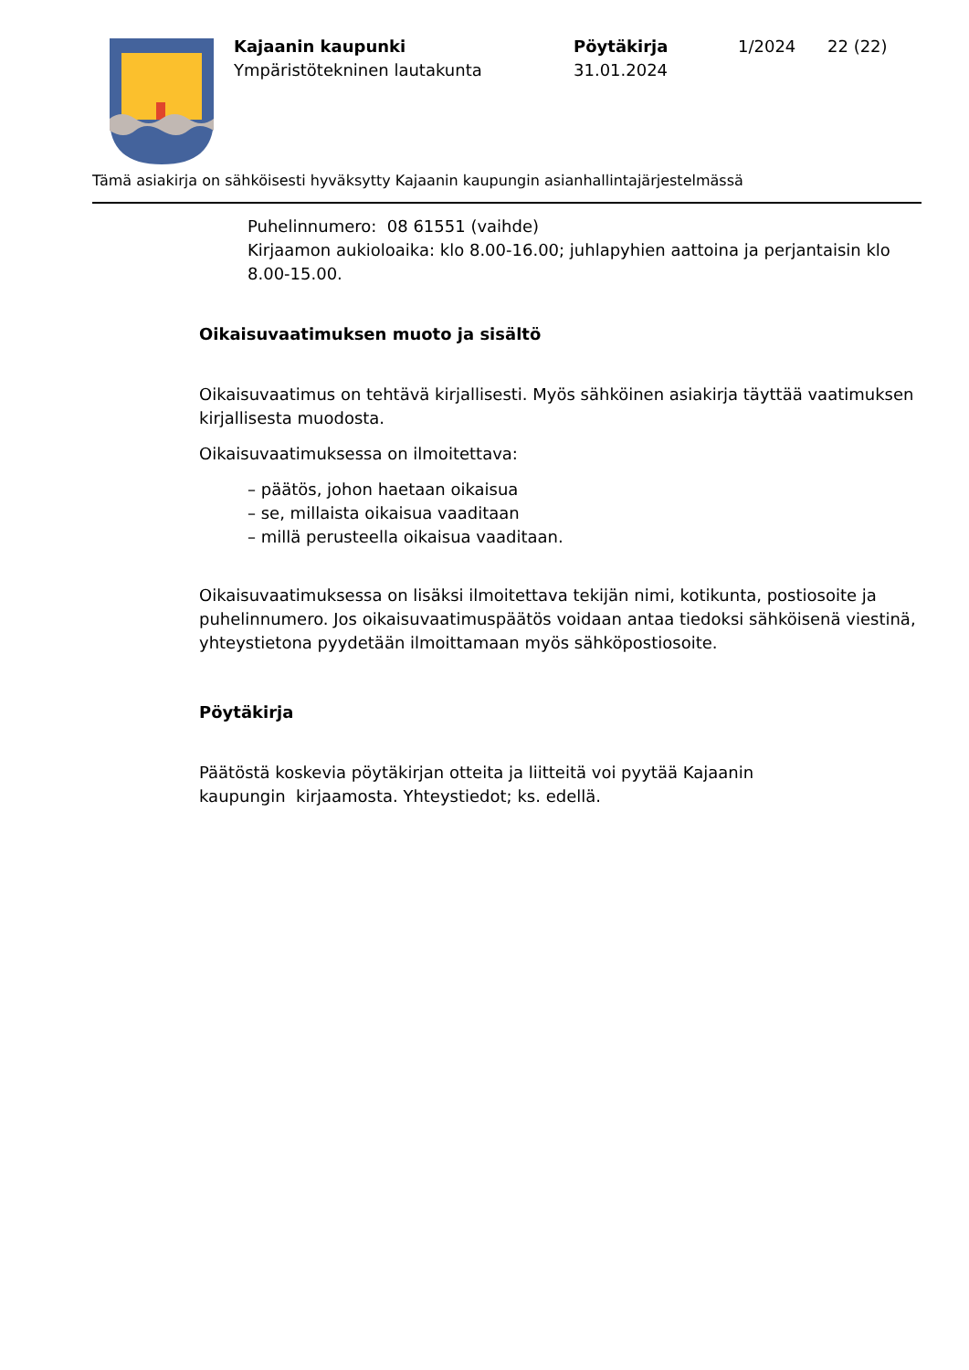Kajaanin kaupunki
Ympäristötekninen lautakunta
Pöytäkirja
31.01.2024
1/2024 22 (22)
Tämä asiakirja on sähköisesti hyväksytty Kajaanin kaupungin asianhallintajärjestelmässä
Puhelinnumero: 08 61551 (vaihde)
Kirjaamon aukioloaika: klo 8.00-16.00; juhlapyhien aattoina ja perjantaisin klo 8.00-15.00.
Oikaisuvaatimuksen muoto ja sisältö
Oikaisuvaatimus on tehtävä kirjallisesti. Myös sähköinen asiakirja täyttää vaatimuksen kirjallisesta muodosta.
Oikaisuvaatimuksessa on ilmoitettava:
– päätös, johon haetaan oikaisua
– se, millaista oikaisua vaaditaan
– millä perusteella oikaisua vaaditaan.
Oikaisuvaatimuksessa on lisäksi ilmoitettava tekijän nimi, kotikunta, postiosoite ja puhelinnumero. Jos oikaisuvaatimuspäätös voidaan antaa tiedoksi sähköisenä viestinä, yhteystietona pyydetään ilmoittamaan myös sähköpostiosoite.
Pöytäkirja
Päätöstä koskevia pöytäkirjan otteita ja liitteitä voi pyytää Kajaanin
kaupungin kirjaamosta. Yhteystiedot; ks. edellä.